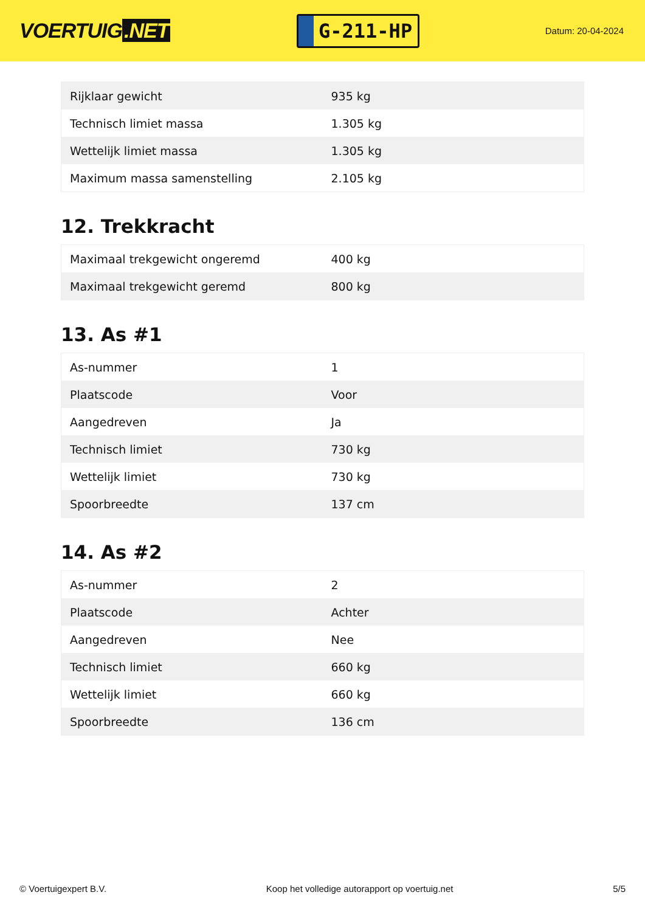VOERTUIG.NET
G-211-HP
Datum: 20-04-2024
| Rijklaar gewicht | 935 kg |
| Technisch limiet massa | 1.305 kg |
| Wettelijk limiet massa | 1.305 kg |
| Maximum massa samenstelling | 2.105 kg |
12. Trekkracht
| Maximaal trekgewicht ongeremd | 400 kg |
| Maximaal trekgewicht geremd | 800 kg |
13. As #1
| As-nummer | 1 |
| Plaatscode | Voor |
| Aangedreven | Ja |
| Technisch limiet | 730 kg |
| Wettelijk limiet | 730 kg |
| Spoorbreedte | 137 cm |
14. As #2
| As-nummer | 2 |
| Plaatscode | Achter |
| Aangedreven | Nee |
| Technisch limiet | 660 kg |
| Wettelijk limiet | 660 kg |
| Spoorbreedte | 136 cm |
© Voertuigexpert B.V. Koop het volledige autorapport op voertuig.net 5/5